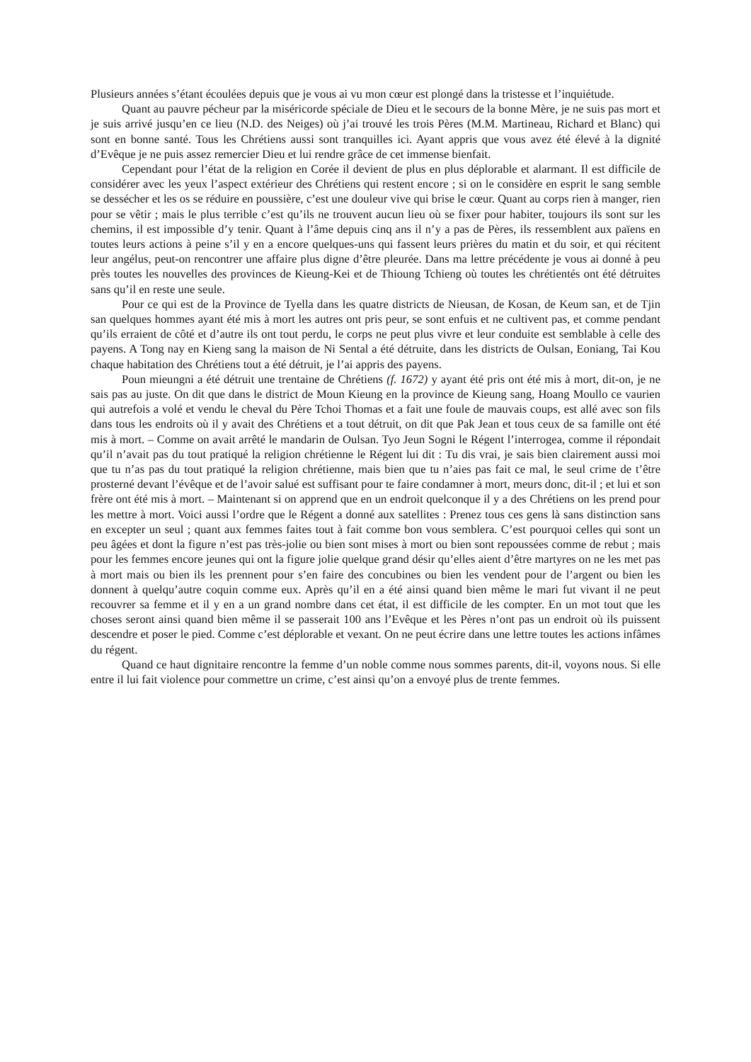Plusieurs années s’étant écoulées depuis que je vous ai vu mon cœur est plongé dans la tristesse et l’inquiétude.
Quant au pauvre pécheur par la miséricorde spéciale de Dieu et le secours de la bonne Mère, je ne suis pas mort et je suis arrivé jusqu’en ce lieu (N.D. des Neiges) où j’ai trouvé les trois Pères (M.M. Martineau, Richard et Blanc) qui sont en bonne santé. Tous les Chrétiens aussi sont tranquilles ici. Ayant appris que vous avez été élevé à la dignité d’Evêque je ne puis assez remercier Dieu et lui rendre grâce de cet immense bienfait.
Cependant pour l’état de la religion en Corée il devient de plus en plus déplorable et alarmant. Il est difficile de considérer avec les yeux l’aspect extérieur des Chrétiens qui restent encore ; si on le considère en esprit le sang semble se dessécher et les os se réduire en poussière, c’est une douleur vive qui brise le cœur. Quant au corps rien à manger, rien pour se vêtir ; mais le plus terrible c’est qu’ils ne trouvent aucun lieu où se fixer pour habiter, toujours ils sont sur les chemins, il est impossible d’y tenir. Quant à l’âme depuis cinq ans il n’y a pas de Pères, ils ressemblent aux païens en toutes leurs actions à peine s’il y en a encore quelques-uns qui fassent leurs prières du matin et du soir, et qui récitent leur angélus, peut-on rencontrer une affaire plus digne d’être pleurée. Dans ma lettre précédente je vous ai donné à peu près toutes les nouvelles des provinces de Kieung-Kei et de Thioung Tchieng où toutes les chrétientés ont été détruites sans qu’il en reste une seule.
Pour ce qui est de la Province de Tyella dans les quatre districts de Nieusan, de Kosan, de Keum san, et de Tjin san quelques hommes ayant été mis à mort les autres ont pris peur, se sont enfuis et ne cultivent pas, et comme pendant qu’ils erraient de côté et d’autre ils ont tout perdu, le corps ne peut plus vivre et leur conduite est semblable à celle des payens. A Tong nay en Kieng sang la maison de Ni Sental a été détruite, dans les districts de Oulsan, Eoniang, Tai Kou chaque habitation des Chrétiens tout a été détruit, je l’ai appris des payens.
Poun mieungni a été détruit une trentaine de Chrétiens (f. 1672) y ayant été pris ont été mis à mort, dit-on, je ne sais pas au juste. On dit que dans le district de Moun Kieung en la province de Kieung sang, Hoang Moullo ce vaurien qui autrefois a volé et vendu le cheval du Père Tchoi Thomas et a fait une foule de mauvais coups, est allé avec son fils dans tous les endroits où il y avait des Chrétiens et a tout détruit, on dit que Pak Jean et tous ceux de sa famille ont été mis à mort. – Comme on avait arrêté le mandarin de Oulsan. Tyo Jeun Sogni le Régent l’interrogea, comme il répondait qu’il n’avait pas du tout pratiqué la religion chrétienne le Régent lui dit : Tu dis vrai, je sais bien clairement aussi moi que tu n’as pas du tout pratiqué la religion chrétienne, mais bien que tu n’aies pas fait ce mal, le seul crime de t’être prosterné devant l’évêque et de l’avoir salué est suffisant pour te faire condamner à mort, meurs donc, dit-il ; et lui et son frère ont été mis à mort. – Maintenant si on apprend que en un endroit quelconque il y a des Chrétiens on les prend pour les mettre à mort. Voici aussi l’ordre que le Régent a donné aux satellites : Prenez tous ces gens là sans distinction sans en excepter un seul ; quant aux femmes faites tout à fait comme bon vous semblera. C’est pourquoi celles qui sont un peu âgées et dont la figure n’est pas très-jolie ou bien sont mises à mort ou bien sont repoussées comme de rebut ; mais pour les femmes encore jeunes qui ont la figure jolie quelque grand désir qu’elles aient d’être martyres on ne les met pas à mort mais ou bien ils les prennent pour s’en faire des concubines ou bien les vendent pour de l’argent ou bien les donnent à quelqu’autre coquin comme eux. Après qu’il en a été ainsi quand bien même le mari fut vivant il ne peut recouvrer sa femme et il y en a un grand nombre dans cet état, il est difficile de les compter. En un mot tout que les choses seront ainsi quand bien même il se passerait 100 ans l’Evêque et les Pères n’ont pas un endroit où ils puissent descendre et poser le pied. Comme c’est déplorable et vexant. On ne peut écrire dans une lettre toutes les actions infâmes du régent.
Quand ce haut dignitaire rencontre la femme d’un noble comme nous sommes parents, dit-il, voyons nous. Si elle entre il lui fait violence pour commettre un crime, c’est ainsi qu’on a envoyé plus de trente femmes.